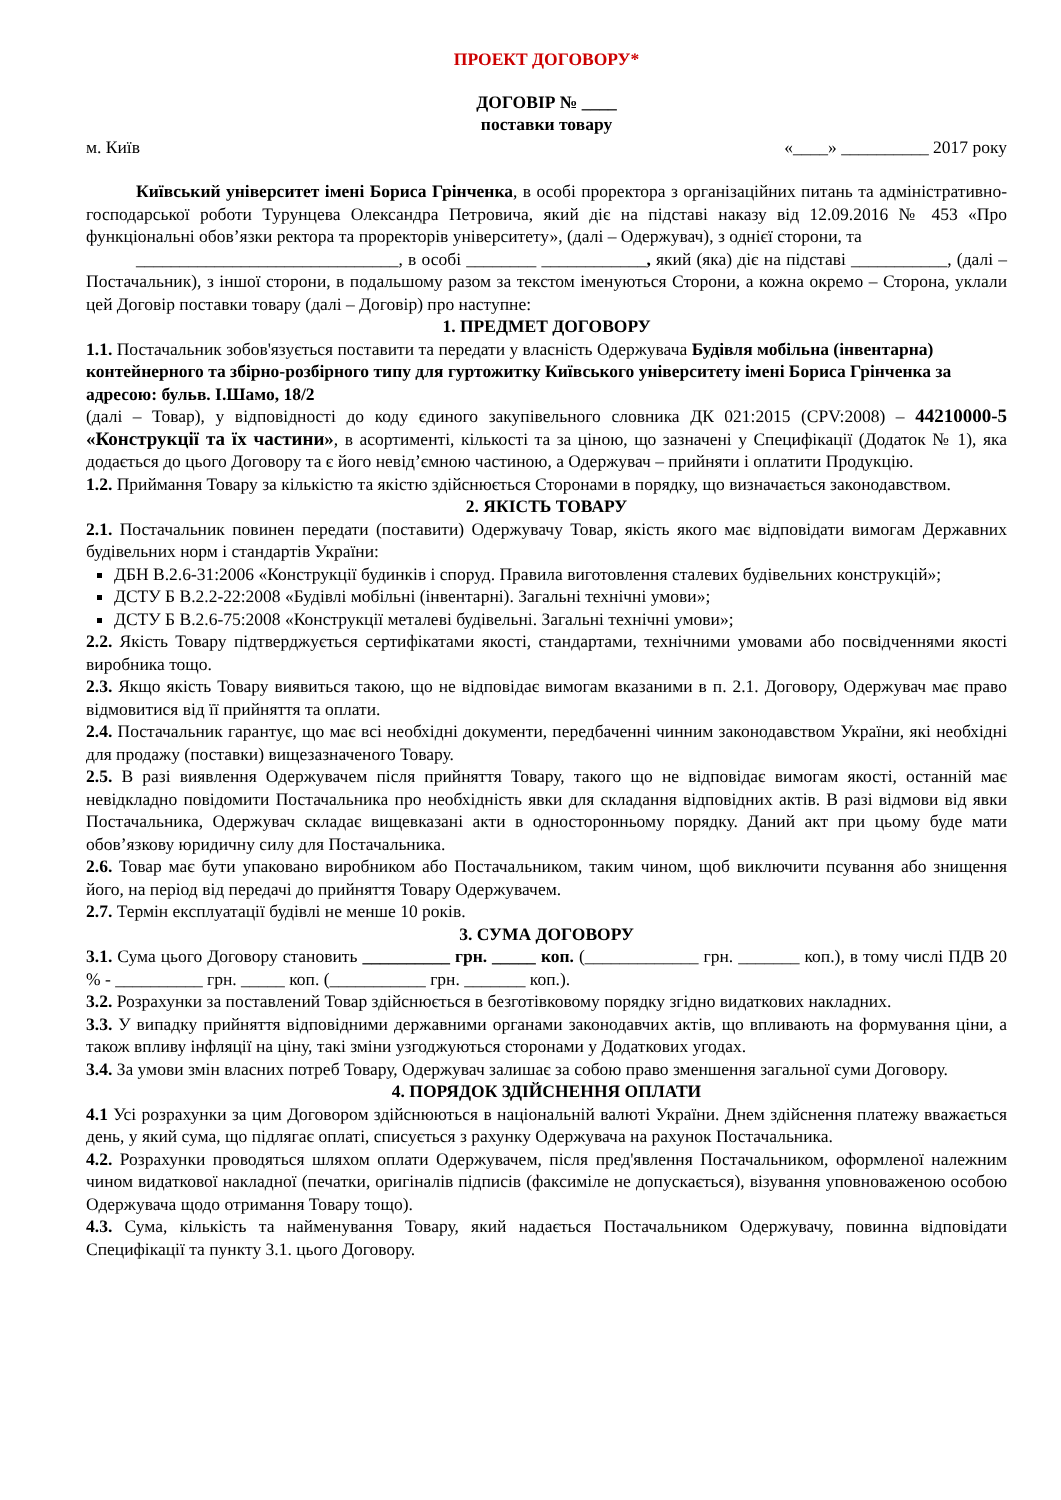ПРОЕКТ ДОГОВОРУ*
ДОГОВІР № ____
поставки товару
м. Київ «____» __________ 2017 року
Київський університет імені Бориса Грінченка, в особі проректора з організаційних питань та адміністративно-господарської роботи Турунцева Олександра Петровича, який діє на підставі наказу від 12.09.2016 № 453 «Про функціональні обов’язки ректора та проректорів університету», (далі – Одержувач), з однієї сторони, та
______________________________, в особі ________ ____________, який (яка) діє на підставі ___________, (далі – Постачальник), з іншої сторони, в подальшому разом за текстом іменуються Сторони, а кожна окремо – Сторона, уклали цей Договір поставки товару (далі – Договір) про наступне:
1. ПРЕДМЕТ ДОГОВОРУ
1.1. Постачальник зобов'язується поставити та передати у власність Одержувача Будівля мобільна (інвентарна) контейнерного та збірно-розбірного типу для гуртожитку Київського університету імені Бориса Грінченка за адресою: бульв. І.Шамо, 18/2
(далі – Товар), у відповідності до коду єдиного закупівельного словника ДК 021:2015 (CPV:2008) – 44210000-5 «Конструкції та їх частини», в асортименті, кількості та за ціною, що зазначені у Специфікації (Додаток № 1), яка додається до цього Договору та є його невід’ємною частиною, а Одержувач – прийняти і оплатити Продукцію.
1.2. Приймання Товару за кількістю та якістю здійснюється Сторонами в порядку, що визначається законодавством.
2. ЯКІСТЬ ТОВАРУ
2.1. Постачальник повинен передати (поставити) Одержувачу Товар, якість якого має відповідати вимогам Державних будівельних норм і стандартів України:
ДБН В.2.6-31:2006 «Конструкції будинків і споруд. Правила виготовлення сталевих будівельних конструкцій»;
ДСТУ Б В.2.2-22:2008 «Будівлі мобільні (інвентарні). Загальні технічні умови»;
ДСТУ Б В.2.6-75:2008 «Конструкції металеві будівельні. Загальні технічні умови»;
2.2. Якість Товару підтверджується сертифікатами якості, стандартами, технічними умовами або посвідченнями якості виробника тощо.
2.3. Якщо якість Товару виявиться такою, що не відповідає вимогам вказаними в п. 2.1. Договору, Одержувач має право відмовитися від її прийняття та оплати.
2.4. Постачальник гарантує, що має всі необхідні документи, передбаченні чинним законодавством України, які необхідні для продажу (поставки) вищезазначеного Товару.
2.5. В разі виявлення Одержувачем після прийняття Товару, такого що не відповідає вимогам якості, останній має невідкладно повідомити Постачальника про необхідність явки для складання відповідних актів. В разі відмови від явки Постачальника, Одержувач складає вищевказані акти в односторонньому порядку. Даний акт при цьому буде мати обов’язкову юридичну силу для Постачальника.
2.6. Товар має бути упаковано виробником або Постачальником, таким чином, щоб виключити псування або знищення його, на період від передачі до прийняття Товару Одержувачем.
2.7. Термін експлуатації будівлі не менше 10 років.
3. СУМА ДОГОВОРУ
3.1. Сума цього Договору становить __________ грн. _____ коп. (_____________ грн. _______ коп.), в тому числі ПДВ 20 % - __________ грн. _____ коп. (___________ грн. _______ коп.).
3.2. Розрахунки за поставлений Товар здійснюється в безготівковому порядку згідно видаткових накладних.
3.3. У випадку прийняття відповідними державними органами законодавчих актів, що впливають на формування ціни, а також впливу інфляції на ціну, такі зміни узгоджуються сторонами у Додаткових угодах.
3.4. За умови змін власних потреб Товару, Одержувач залишає за собою право зменшення загальної суми Договору.
4. ПОРЯДОК ЗДІЙСНЕННЯ ОПЛАТИ
4.1 Усі розрахунки за цим Договором здійснюються в національній валюті України. Днем здійснення платежу вважається день, у який сума, що підлягає оплаті, списується з рахунку Одержувача на рахунок Постачальника.
4.2. Розрахунки проводяться шляхом оплати Одержувачем, після пред'явлення Постачальником, оформленої належним чином видаткової накладної (печатки, оригіналів підписів (факсиміле не допускається), візування уповноваженою особою Одержувача щодо отримання Товару тощо).
4.3. Сума, кількість та найменування Товару, який надається Постачальником Одержувачу, повинна відповідати Специфікації та пункту 3.1. цього Договору.